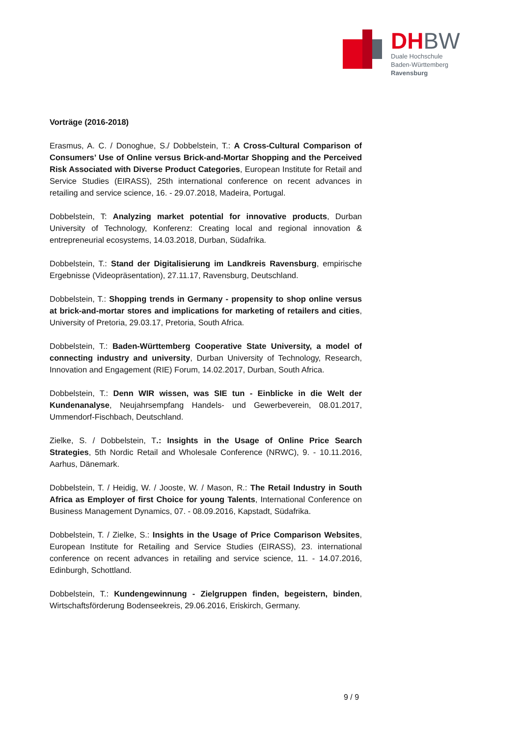DHBW
Duale Hochschule
Baden-Württemberg
Ravensburg
Vorträge (2016-2018)
Erasmus, A. C. / Donoghue, S./ Dobbelstein, T.: A Cross-Cultural Comparison of Consumers’ Use of Online versus Brick-and-Mortar Shopping and the Perceived Risk Associated with Diverse Product Categories, European Institute for Retail and Service Studies (EIRASS), 25th international conference on recent advances in retailing and service science, 16. - 29.07.2018, Madeira, Portugal.
Dobbelstein, T: Analyzing market potential for innovative products, Durban University of Technology, Konferenz: Creating local and regional innovation & entrepreneurial ecosystems, 14.03.2018, Durban, Südafrika.
Dobbelstein, T.: Stand der Digitalisierung im Landkreis Ravensburg, empirische Ergebnisse (Videopräsentation), 27.11.17, Ravensburg, Deutschland.
Dobbelstein, T.: Shopping trends in Germany - propensity to shop online versus at brick-and-mortar stores and implications for marketing of retailers and cities, University of Pretoria, 29.03.17, Pretoria, South Africa.
Dobbelstein, T.: Baden-Württemberg Cooperative State University, a model of connecting industry and university, Durban University of Technology, Research, Innovation and Engagement (RIE) Forum, 14.02.2017, Durban, South Africa.
Dobbelstein, T.: Denn WIR wissen, was SIE tun - Einblicke in die Welt der Kundenanalyse, Neujahrsempfang Handels- und Gewerbeverein, 08.01.2017, Ummendorf-Fischbach, Deutschland.
Zielke, S. / Dobbelstein, T.: Insights in the Usage of Online Price Search Strategies, 5th Nordic Retail and Wholesale Conference (NRWC), 9. - 10.11.2016, Aarhus, Dänemark.
Dobbelstein, T. / Heidig, W. / Jooste, W. / Mason, R.: The Retail Industry in South Africa as Employer of first Choice for young Talents, International Conference on Business Management Dynamics, 07. - 08.09.2016, Kapstadt, Südafrika.
Dobbelstein, T. / Zielke, S.: Insights in the Usage of Price Comparison Websites, European Institute for Retailing and Service Studies (EIRASS), 23. international conference on recent advances in retailing and service science, 11. - 14.07.2016, Edinburgh, Schottland.
Dobbelstein, T.: Kundengewinnung - Zielgruppen finden, begeistern, binden, Wirtschaftsförderung Bodenseekreis, 29.06.2016, Eriskirch, Germany.
9 / 9